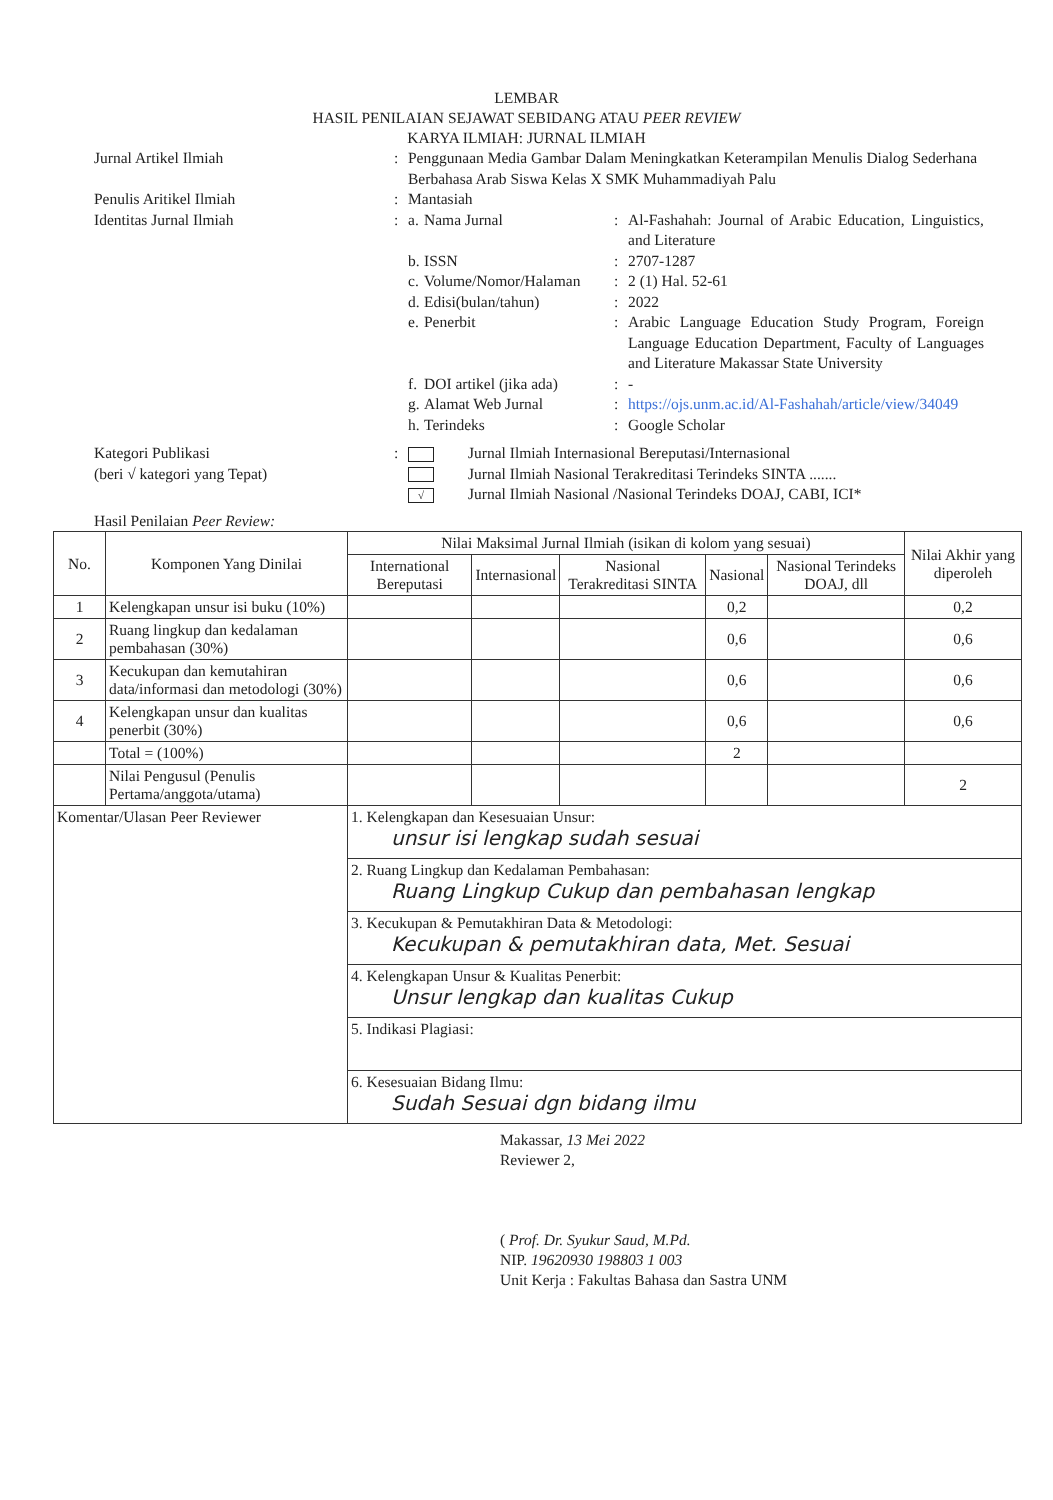LEMBAR
HASIL PENILAIAN SEJAWAT SEBIDANG ATAU PEER REVIEW
KARYA ILMIAH: JURNAL ILMIAH
Jurnal Artikel Ilmiah : Penggunaan Media Gambar Dalam Meningkatkan Keterampilan Menulis Dialog Sederhana Berbahasa Arab Siswa Kelas X SMK Muhammadiyah Palu
Penulis Aritikel Ilmiah : Mantasiah
Identitas Jurnal Ilmiah : a.
Nama Jurnal : Al-Fashahah: Journal of Arabic Education, Linguistics, and Literature
b.
ISSN : 2707-1287
c.
Volume/Nomor/Halaman : 2 (1) Hal. 52-61
d.
Edisi(bulan/tahun) : 2022
e.
Penerbit : Arabic Language Education Study Program, Foreign Language Education Department, Faculty of Languages and Literature Makassar State University
f.
DOI artikel (jika ada)
: -
g.
Alamat Web Jurnal : https://ojs.unm.ac.id/Al-Fashahah/article/view/34049
h.
Terindeks : Google Scholar
Kategori Publikasi
(beri √ kategori yang Tepat)
: Jurnal Ilmiah Internasional Bereputasi/Internasional
Jurnal Ilmiah Nasional Terakreditasi Terindeks SINTA .......
√ Jurnal Ilmiah Nasional /Nasional Terindeks DOAJ, CABI, ICI*
Hasil Penilaian Peer Review:
| No. | Komponen Yang Dinilai | Nilai Maksimal Jurnal Ilmiah (isikan di kolom yang sesuai) | | | | | Nilai Akhir yang diperoleh |
| --- | --- | --- | --- | --- | --- | --- | --- |
| | | International Bereputasi | Internasional | Nasional Terakreditasi SINTA | Nasional | Nasional Terindeks DOAJ, dll | |
| 1 | Kelengkapan unsur isi buku (10%) | | | | 0,2 | | 0,2 |
| 2 | Ruang lingkup dan kedalaman pembahasan (30%) | | | | 0,6 | | 0,6 |
| 3 | Kecukupan dan kemutahiran data/informasi dan metodologi (30%) | | | | 0,6 | | 0,6 |
| 4 | Kelengkapan unsur dan kualitas penerbit (30%) | | | | 0,6 | | 0,6 |
| | Total = (100%) | | | | 2 | | |
| | Nilai Pengusul (Penulis Pertama/anggota/utama) | | | | | | 2 |
| Komentar/Ulasan Peer Reviewer | | 1. Kelengkapan dan Kesesuaian Unsur: unsur isi lengkap sudah sesuai | | | | | |
| | | 2. Ruang Lingkup dan Kedalaman Pembahasan: Ruang Lingkup Cukup dan pembahasan lengkap | | | | | |
| | | 3. Kecukupan & Pemutakhiran Data & Metodologi: Kecukupan & pemutakhiran data, Met. Sesuai | | | | | |
| | | 4. Kelengkapan Unsur & Kualitas Penerbit: Unsur lengkap dan kualitas Cukup | | | | | |
| | | 5. Indikasi Plagiasi: | | | | | |
| | | 6. Kesesuaian Bidang Ilmu: Sudah Sesuai dgn bidang ilmu | | | | | |
Makassar, 13 Mei 2022
Reviewer 2,
( Prof. Dr. Syukur Saud, M.Pd.
NIP. 19620930 198803 1 003
Unit Kerja : Fakultas Bahasa dan Sastra UNM